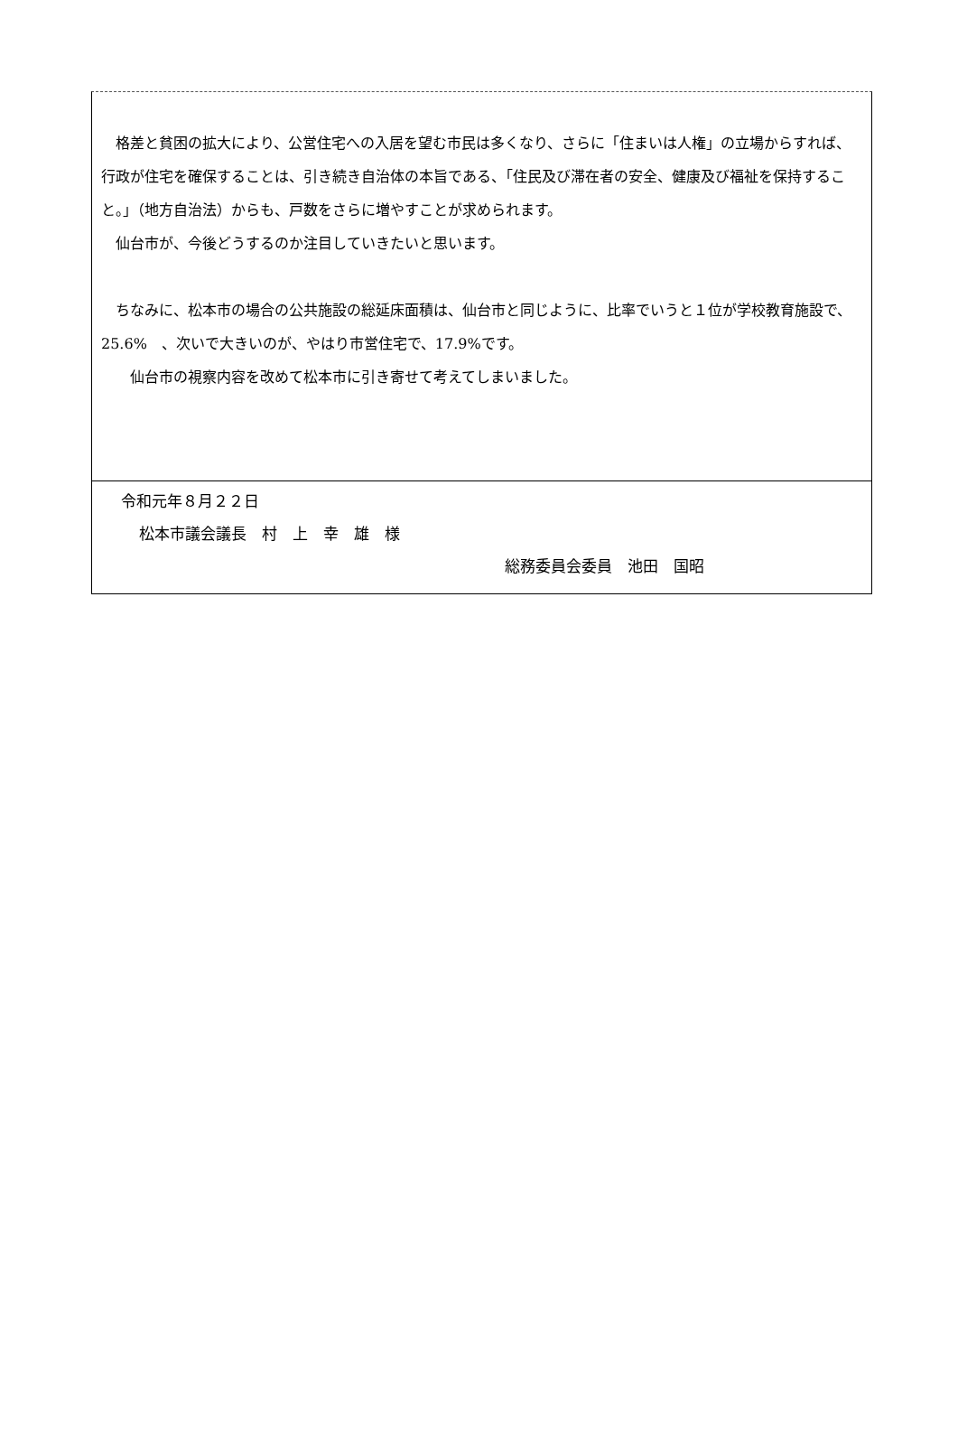格差と貧困の拡大により、公営住宅への入居を望む市民は多くなり、さらに「住まいは人権」の立場からすれば、行政が住宅を確保することは、引き続き自治体の本旨である、「住民及び滞在者の安全、健康及び福祉を保持すること。」（地方自治法）からも、戸数をさらに増やすことが求められます。
　仙台市が、今後どうするのか注目していきたいと思います。
　ちなみに、松本市の場合の公共施設の総延床面積は、仙台市と同じように、比率でいうと１位が学校教育施設で、25.6%　、次いで大きいのが、やはり市営住宅で、17.9%です。
　　仙台市の視察内容を改めて松本市に引き寄せて考えてしまいました。
令和元年８月２２日
松本市議会議長　村　上　幸　雄　様
総務委員会委員　池田　国昭